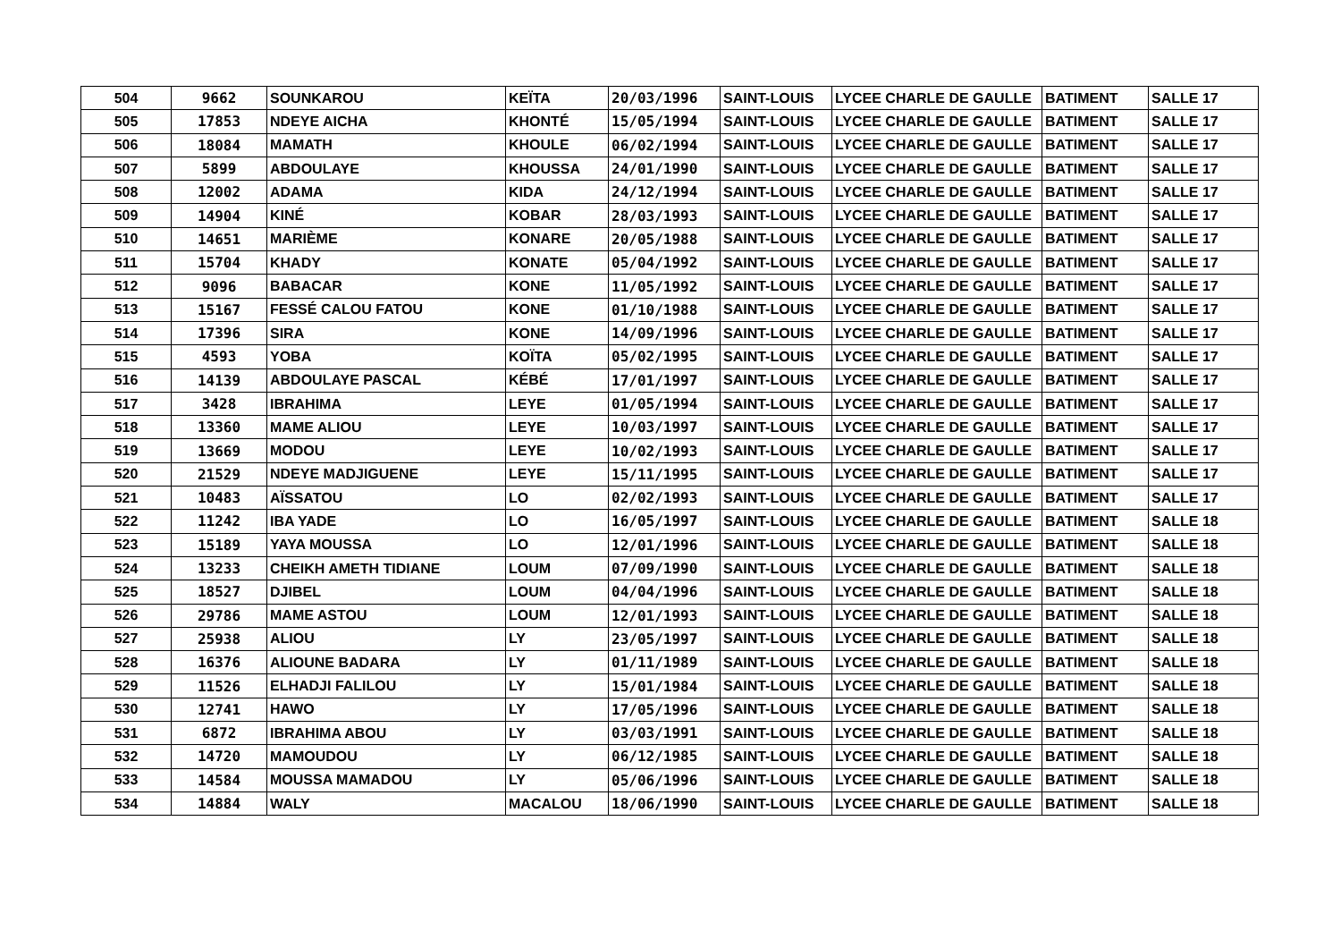| 504 | 9662 | SOUNKAROU | KEÏTA | 20/03/1996 | SAINT-LOUIS | LYCEE CHARLE DE GAULLE | BATIMENT | SALLE 17 |
| 505 | 17853 | NDEYE AICHA | KHONTÉ | 15/05/1994 | SAINT-LOUIS | LYCEE CHARLE DE GAULLE | BATIMENT | SALLE 17 |
| 506 | 18084 | MAMATH | KHOULE | 06/02/1994 | SAINT-LOUIS | LYCEE CHARLE DE GAULLE | BATIMENT | SALLE 17 |
| 507 | 5899 | ABDOULAYE | KHOUSSA | 24/01/1990 | SAINT-LOUIS | LYCEE CHARLE DE GAULLE | BATIMENT | SALLE 17 |
| 508 | 12002 | ADAMA | KIDA | 24/12/1994 | SAINT-LOUIS | LYCEE CHARLE DE GAULLE | BATIMENT | SALLE 17 |
| 509 | 14904 | KINÉ | KOBAR | 28/03/1993 | SAINT-LOUIS | LYCEE CHARLE DE GAULLE | BATIMENT | SALLE 17 |
| 510 | 14651 | MARIÈME | KONARE | 20/05/1988 | SAINT-LOUIS | LYCEE CHARLE DE GAULLE | BATIMENT | SALLE 17 |
| 511 | 15704 | KHADY | KONATE | 05/04/1992 | SAINT-LOUIS | LYCEE CHARLE DE GAULLE | BATIMENT | SALLE 17 |
| 512 | 9096 | BABACAR | KONE | 11/05/1992 | SAINT-LOUIS | LYCEE CHARLE DE GAULLE | BATIMENT | SALLE 17 |
| 513 | 15167 | FESSÉ CALOU FATOU | KONE | 01/10/1988 | SAINT-LOUIS | LYCEE CHARLE DE GAULLE | BATIMENT | SALLE 17 |
| 514 | 17396 | SIRA | KONE | 14/09/1996 | SAINT-LOUIS | LYCEE CHARLE DE GAULLE | BATIMENT | SALLE 17 |
| 515 | 4593 | YOBA | KOÏTA | 05/02/1995 | SAINT-LOUIS | LYCEE CHARLE DE GAULLE | BATIMENT | SALLE 17 |
| 516 | 14139 | ABDOULAYE PASCAL | KÉBÉ | 17/01/1997 | SAINT-LOUIS | LYCEE CHARLE DE GAULLE | BATIMENT | SALLE 17 |
| 517 | 3428 | IBRAHIMA | LEYE | 01/05/1994 | SAINT-LOUIS | LYCEE CHARLE DE GAULLE | BATIMENT | SALLE 17 |
| 518 | 13360 | MAME ALIOU | LEYE | 10/03/1997 | SAINT-LOUIS | LYCEE CHARLE DE GAULLE | BATIMENT | SALLE 17 |
| 519 | 13669 | MODOU | LEYE | 10/02/1993 | SAINT-LOUIS | LYCEE CHARLE DE GAULLE | BATIMENT | SALLE 17 |
| 520 | 21529 | NDEYE MADJIGUENE | LEYE | 15/11/1995 | SAINT-LOUIS | LYCEE CHARLE DE GAULLE | BATIMENT | SALLE 17 |
| 521 | 10483 | AÏSSATOU | LO | 02/02/1993 | SAINT-LOUIS | LYCEE CHARLE DE GAULLE | BATIMENT | SALLE 17 |
| 522 | 11242 | IBA YADE | LO | 16/05/1997 | SAINT-LOUIS | LYCEE CHARLE DE GAULLE | BATIMENT | SALLE 18 |
| 523 | 15189 | YAYA MOUSSA | LO | 12/01/1996 | SAINT-LOUIS | LYCEE CHARLE DE GAULLE | BATIMENT | SALLE 18 |
| 524 | 13233 | CHEIKH AMETH TIDIANE | LOUM | 07/09/1990 | SAINT-LOUIS | LYCEE CHARLE DE GAULLE | BATIMENT | SALLE 18 |
| 525 | 18527 | DJIBEL | LOUM | 04/04/1996 | SAINT-LOUIS | LYCEE CHARLE DE GAULLE | BATIMENT | SALLE 18 |
| 526 | 29786 | MAME ASTOU | LOUM | 12/01/1993 | SAINT-LOUIS | LYCEE CHARLE DE GAULLE | BATIMENT | SALLE 18 |
| 527 | 25938 | ALIOU | LY | 23/05/1997 | SAINT-LOUIS | LYCEE CHARLE DE GAULLE | BATIMENT | SALLE 18 |
| 528 | 16376 | ALIOUNE BADARA | LY | 01/11/1989 | SAINT-LOUIS | LYCEE CHARLE DE GAULLE | BATIMENT | SALLE 18 |
| 529 | 11526 | ELHADJI FALILOU | LY | 15/01/1984 | SAINT-LOUIS | LYCEE CHARLE DE GAULLE | BATIMENT | SALLE 18 |
| 530 | 12741 | HAWO | LY | 17/05/1996 | SAINT-LOUIS | LYCEE CHARLE DE GAULLE | BATIMENT | SALLE 18 |
| 531 | 6872 | IBRAHIMA ABOU | LY | 03/03/1991 | SAINT-LOUIS | LYCEE CHARLE DE GAULLE | BATIMENT | SALLE 18 |
| 532 | 14720 | MAMOUDOU | LY | 06/12/1985 | SAINT-LOUIS | LYCEE CHARLE DE GAULLE | BATIMENT | SALLE 18 |
| 533 | 14584 | MOUSSA MAMADOU | LY | 05/06/1996 | SAINT-LOUIS | LYCEE CHARLE DE GAULLE | BATIMENT | SALLE 18 |
| 534 | 14884 | WALY | MACALOU | 18/06/1990 | SAINT-LOUIS | LYCEE CHARLE DE GAULLE | BATIMENT | SALLE 18 |